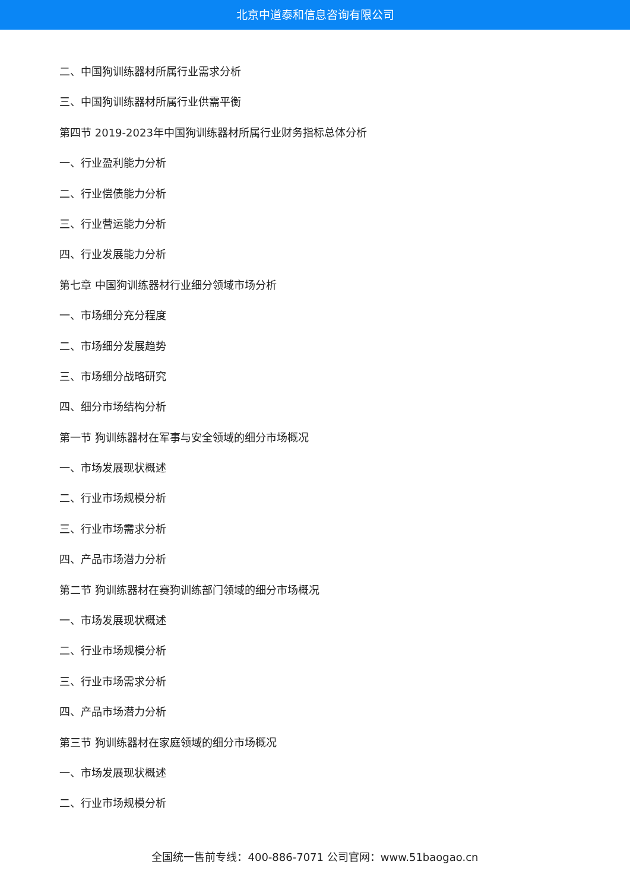北京中道泰和信息咨询有限公司
二、中国狗训练器材所属行业需求分析
三、中国狗训练器材所属行业供需平衡
第四节 2019-2023年中国狗训练器材所属行业财务指标总体分析
一、行业盈利能力分析
二、行业偿债能力分析
三、行业营运能力分析
四、行业发展能力分析
第七章 中国狗训练器材行业细分领域市场分析
一、市场细分充分程度
二、市场细分发展趋势
三、市场细分战略研究
四、细分市场结构分析
第一节 狗训练器材在军事与安全领域的细分市场概况
一、市场发展现状概述
二、行业市场规模分析
三、行业市场需求分析
四、产品市场潜力分析
第二节 狗训练器材在赛狗训练部门领域的细分市场概况
一、市场发展现状概述
二、行业市场规模分析
三、行业市场需求分析
四、产品市场潜力分析
第三节 狗训练器材在家庭领域的细分市场概况
一、市场发展现状概述
二、行业市场规模分析
全国统一售前专线：400-886-7071 公司官网：www.51baogao.cn